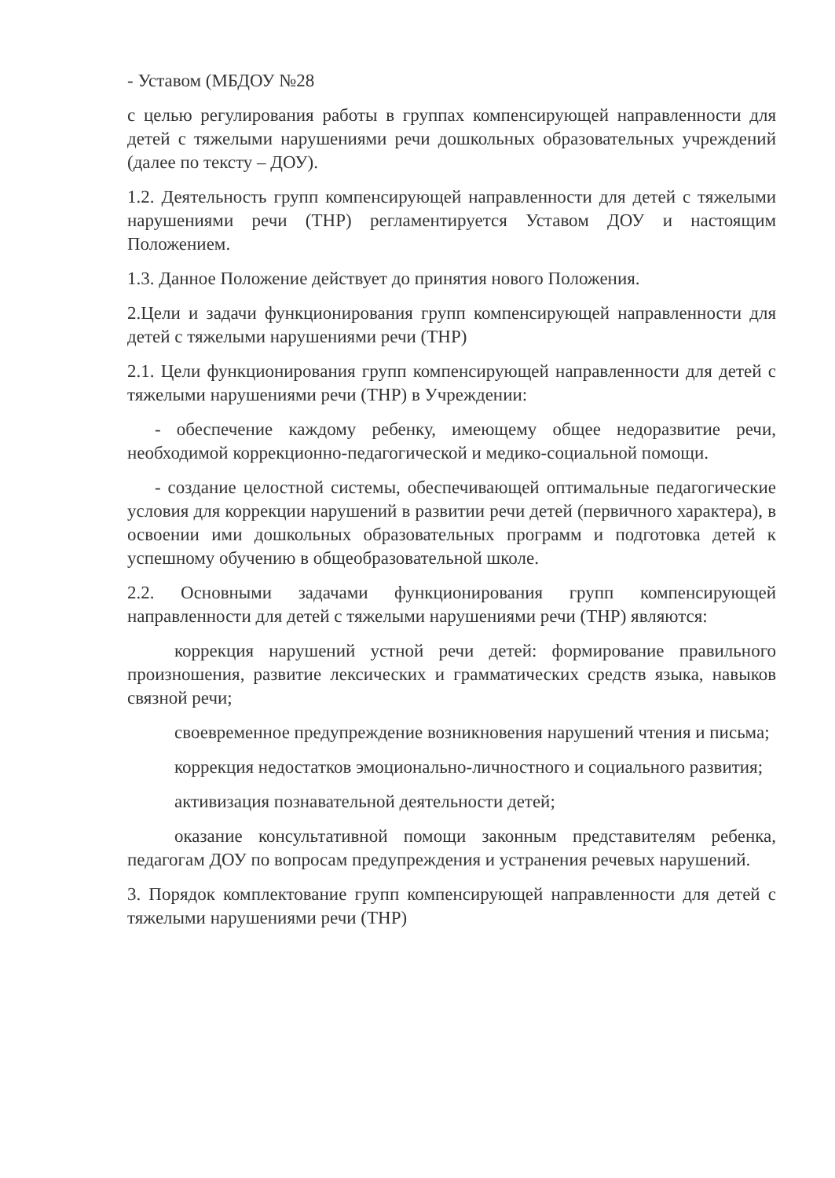- Уставом (МБДОУ №28
с целью регулирования работы в группах компенсирующей направленности для детей с тяжелыми нарушениями речи дошкольных образовательных учреждений (далее по тексту – ДОУ).
1.2. Деятельность групп компенсирующей направленности для детей с тяжелыми нарушениями речи (ТНР) регламентируется Уставом ДОУ и настоящим Положением.
1.3. Данное Положение действует до принятия нового Положения.
2.Цели и задачи функционирования групп компенсирующей направленности для детей с тяжелыми нарушениями речи (ТНР)
2.1. Цели функционирования групп компенсирующей направленности для детей с тяжелыми нарушениями речи (ТНР) в Учреждении:
- обеспечение каждому ребенку, имеющему общее недоразвитие речи, необходимой коррекционно-педагогической и медико-социальной помощи.
- создание целостной системы, обеспечивающей оптимальные педагогические условия для коррекции нарушений в развитии речи детей (первичного характера), в освоении ими дошкольных образовательных программ и подготовка детей к успешному обучению в общеобразовательной школе.
2.2. Основными задачами функционирования групп компенсирующей направленности для детей с тяжелыми нарушениями речи (ТНР) являются:
коррекция нарушений устной речи детей: формирование правильного произношения, развитие лексических и грамматических средств языка, навыков связной речи;
своевременное предупреждение возникновения нарушений чтения и письма;
коррекция недостатков эмоционально-личностного и социального развития;
активизация познавательной деятельности детей;
оказание консультативной помощи законным представителям ребенка, педагогам ДОУ по вопросам предупреждения и устранения речевых нарушений.
3. Порядок комплектование групп компенсирующей направленности для детей с тяжелыми нарушениями речи (ТНР)